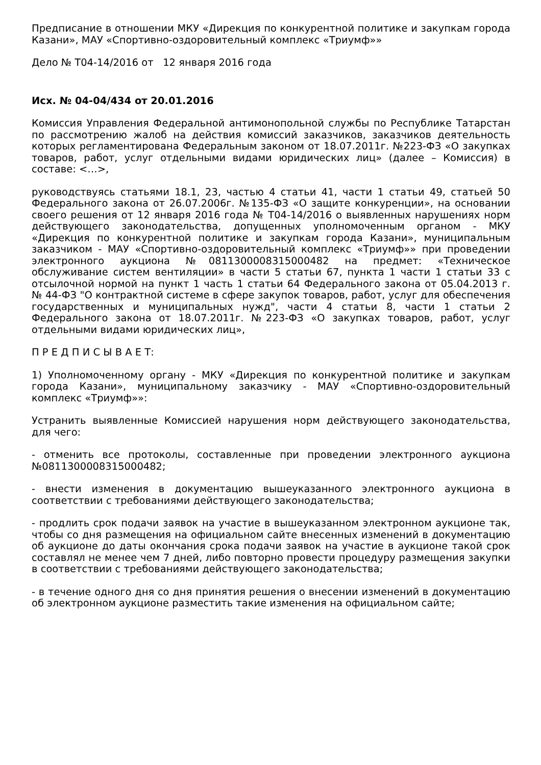Предписание в отношении МКУ «Дирекция по конкурентной политике и закупкам города Казани», МАУ «Спортивно-оздоровительный комплекс «Триумф»»
Дело № Т04-14/2016 от 12 января 2016 года
Исх. № 04-04/434 от 20.01.2016
Комиссия Управления Федеральной антимонопольной службы по Республике Татарстан по рассмотрению жалоб на действия комиссий заказчиков, заказчиков деятельность которых регламентирована Федеральным законом от 18.07.2011г. №223-ФЗ «О закупках товаров, работ, услуг отдельными видами юридических лиц» (далее – Комиссия) в составе: <…>,
руководствуясь статьями 18.1, 23, частью 4 статьи 41, части 1 статьи 49, статьей 50 Федерального закона от 26.07.2006г. №135-ФЗ «О защите конкуренции», на основании своего решения от 12 января 2016 года № Т04-14/2016 о выявленных нарушениях норм действующего законодательства, допущенных уполномоченным органом - МКУ «Дирекция по конкурентной политике и закупкам города Казани», муниципальным заказчиком - МАУ «Спортивно-оздоровительный комплекс «Триумф»» при проведении электронного аукциона №0811300008315000482 на предмет: «Техническое обслуживание систем вентиляции» в части 5 статьи 67, пункта 1 части 1 статьи 33 с отсылочной нормой на пункт 1 часть 1 статьи 64 Федерального закона от 05.04.2013 г. № 44-ФЗ "О контрактной системе в сфере закупок товаров, работ, услуг для обеспечения государственных и муниципальных нужд", части 4 статьи 8, части 1 статьи 2 Федерального закона от 18.07.2011г. №223-ФЗ «О закупках товаров, работ, услуг отдельными видами юридических лиц»,
П Р Е Д П И С Ы В А Е Т:
1) Уполномоченному органу - МКУ «Дирекция по конкурентной политике и закупкам города Казани», муниципальному заказчику - МАУ «Спортивно-оздоровительный комплекс «Триумф»»:
Устранить выявленные Комиссией нарушения норм действующего законодательства, для чего:
- отменить все протоколы, составленные при проведении электронного аукциона №0811300008315000482;
- внести изменения в документацию вышеуказанного электронного аукциона в соответствии с требованиями действующего законодательства;
- продлить срок подачи заявок на участие в вышеуказанном электронном аукционе так, чтобы со дня размещения на официальном сайте внесенных изменений в документацию об аукционе до даты окончания срока подачи заявок на участие в аукционе такой срок составлял не менее чем 7 дней, либо повторно провести процедуру размещения закупки в соответствии с требованиями действующего законодательства;
- в течение одного дня со дня принятия решения о внесении изменений в документацию об электронном аукционе разместить такие изменения на официальном сайте;